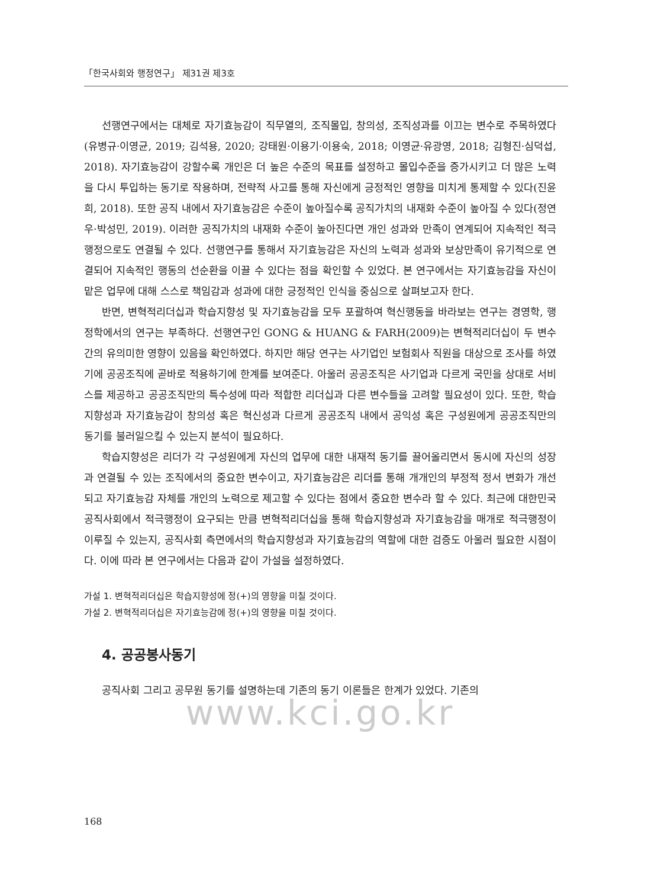「한국사회와 행정연구」 제31권 제3호
선행연구에서는 대체로 자기효능감이 직무열의, 조직몰입, 창의성, 조직성과를 이끄는 변수로 주목하였다(유병규·이영균, 2019; 김석용, 2020; 강태원·이용기·이용숙, 2018; 이영균·유광영, 2018; 김형진·심덕섭, 2018). 자기효능감이 강할수록 개인은 더 높은 수준의 목표를 설정하고 몰입수준을 증가시키고 더 많은 노력을 다시 투입하는 동기로 작용하며, 전략적 사고를 통해 자신에게 긍정적인 영향을 미치게 통제할 수 있다(진윤희, 2018). 또한 공직 내에서 자기효능감은 수준이 높아질수록 공직가치의 내재화 수준이 높아질 수 있다(정연우·박성민, 2019). 이러한 공직가치의 내재화 수준이 높아진다면 개인 성과와 만족이 연계되어 지속적인 적극행정으로도 연결될 수 있다. 선행연구를 통해서 자기효능감은 자신의 노력과 성과와 보상만족이 유기적으로 연결되어 지속적인 행동의 선순환을 이끌 수 있다는 점을 확인할 수 있었다. 본 연구에서는 자기효능감을 자신이 맡은 업무에 대해 스스로 책임감과 성과에 대한 긍정적인 인식을 중심으로 살펴보고자 한다.
반면, 변혁적리더십과 학습지향성 및 자기효능감을 모두 포괄하여 혁신행동을 바라보는 연구는 경영학, 행정학에서의 연구는 부족하다. 선행연구인 GONG & HUANG & FARH(2009)는 변혁적리더십이 두 변수간의 유의미한 영향이 있음을 확인하였다. 하지만 해당 연구는 사기업인 보험회사 직원을 대상으로 조사를 하였기에 공공조직에 곧바로 적용하기에 한계를 보여준다. 아울러 공공조직은 사기업과 다르게 국민을 상대로 서비스를 제공하고 공공조직만의 특수성에 따라 적합한 리더십과 다른 변수들을 고려할 필요성이 있다. 또한, 학습지향성과 자기효능감이 창의성 혹은 혁신성과 다르게 공공조직 내에서 공익성 혹은 구성원에게 공공조직만의 동기를 불러일으킬 수 있는지 분석이 필요하다.
학습지향성은 리더가 각 구성원에게 자신의 업무에 대한 내재적 동기를 끌어올리면서 동시에 자신의 성장과 연결될 수 있는 조직에서의 중요한 변수이고, 자기효능감은 리더를 통해 개개인의 부정적 정서 변화가 개선되고 자기효능감 자체를 개인의 노력으로 제고할 수 있다는 점에서 중요한 변수라 할 수 있다. 최근에 대한민국 공직사회에서 적극행정이 요구되는 만큼 변혁적리더십을 통해 학습지향성과 자기효능감을 매개로 적극행정이 이루질 수 있는지, 공직사회 측면에서의 학습지향성과 자기효능감의 역할에 대한 검증도 아울러 필요한 시점이다. 이에 따라 본 연구에서는 다음과 같이 가설을 설정하였다.
가설 1. 변혁적리더십은 학습지향성에 정(+)의 영향을 미칠 것이다.
가설 2. 변혁적리더십은 자기효능감에 정(+)의 영향을 미칠 것이다.
4. 공공봉사동기
공직사회 그리고 공무원 동기를 설명하는데 기존의 동기 이론들은 한계가 있었다. 기존의
www.kci.go.kr
168